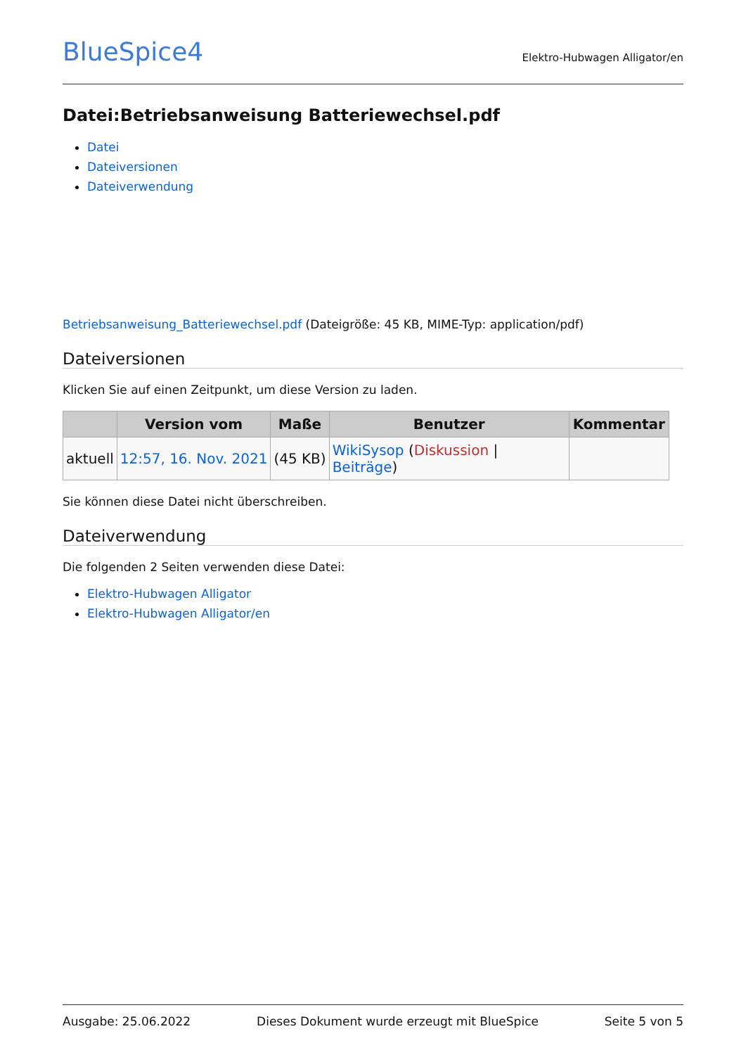BlueSpice4
Elektro-Hubwagen Alligator/en
Datei:Betriebsanweisung Batteriewechsel.pdf
Datei
Dateiversionen
Dateiverwendung
Betriebsanweisung_Batteriewechsel.pdf (Dateigröße: 45 KB, MIME-Typ: application/pdf)
Dateiversionen
Klicken Sie auf einen Zeitpunkt, um diese Version zu laden.
| | Version vom | Maße | Benutzer | Kommentar |
| --- | --- | --- | --- | --- |
| aktuell | 12:57, 16. Nov. 2021 | (45 KB) | WikiSysop ( Diskussion / Beiträge ) | |
Sie können diese Datei nicht überschreiben.
Dateiverwendung
Die folgenden 2 Seiten verwenden diese Datei:
Elektro-Hubwagen Alligator
Elektro-Hubwagen Alligator/en
Ausgabe: 25.06.2022 Dieses Dokument wurde erzeugt mit BlueSpice Seite 5 von 5